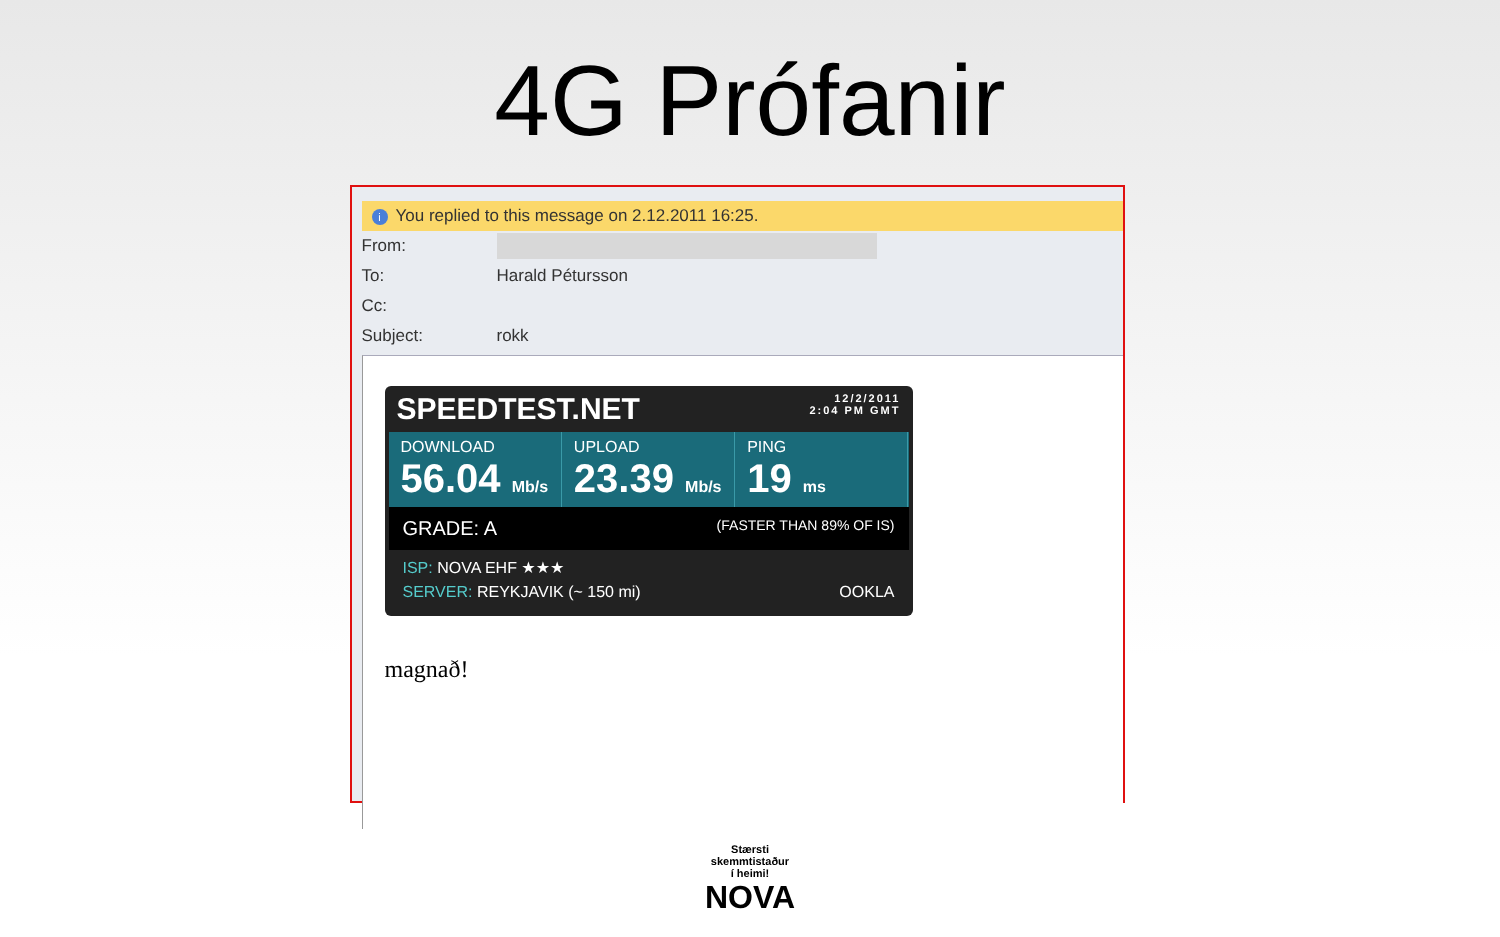4G Prófanir
i You replied to this message on 2.12.2011 16:25.
From:
To: Harald Pétursson
Cc:
Subject: rokk
SPEEDTEST.NET 12/2/2011
2:04 PM GMT
DOWNLOAD
56.04 Mb/s
UPLOAD
23.39 Mb/s
PING
19 ms
GRADE: A (FASTER THAN 89% OF IS)
ISP: NOVA EHF ★★★
SERVER: REYKJAVIK (~ 150 mi) OOKLA
magnað!
Stærsti
skemmtistaður
í heimi!
NOVA